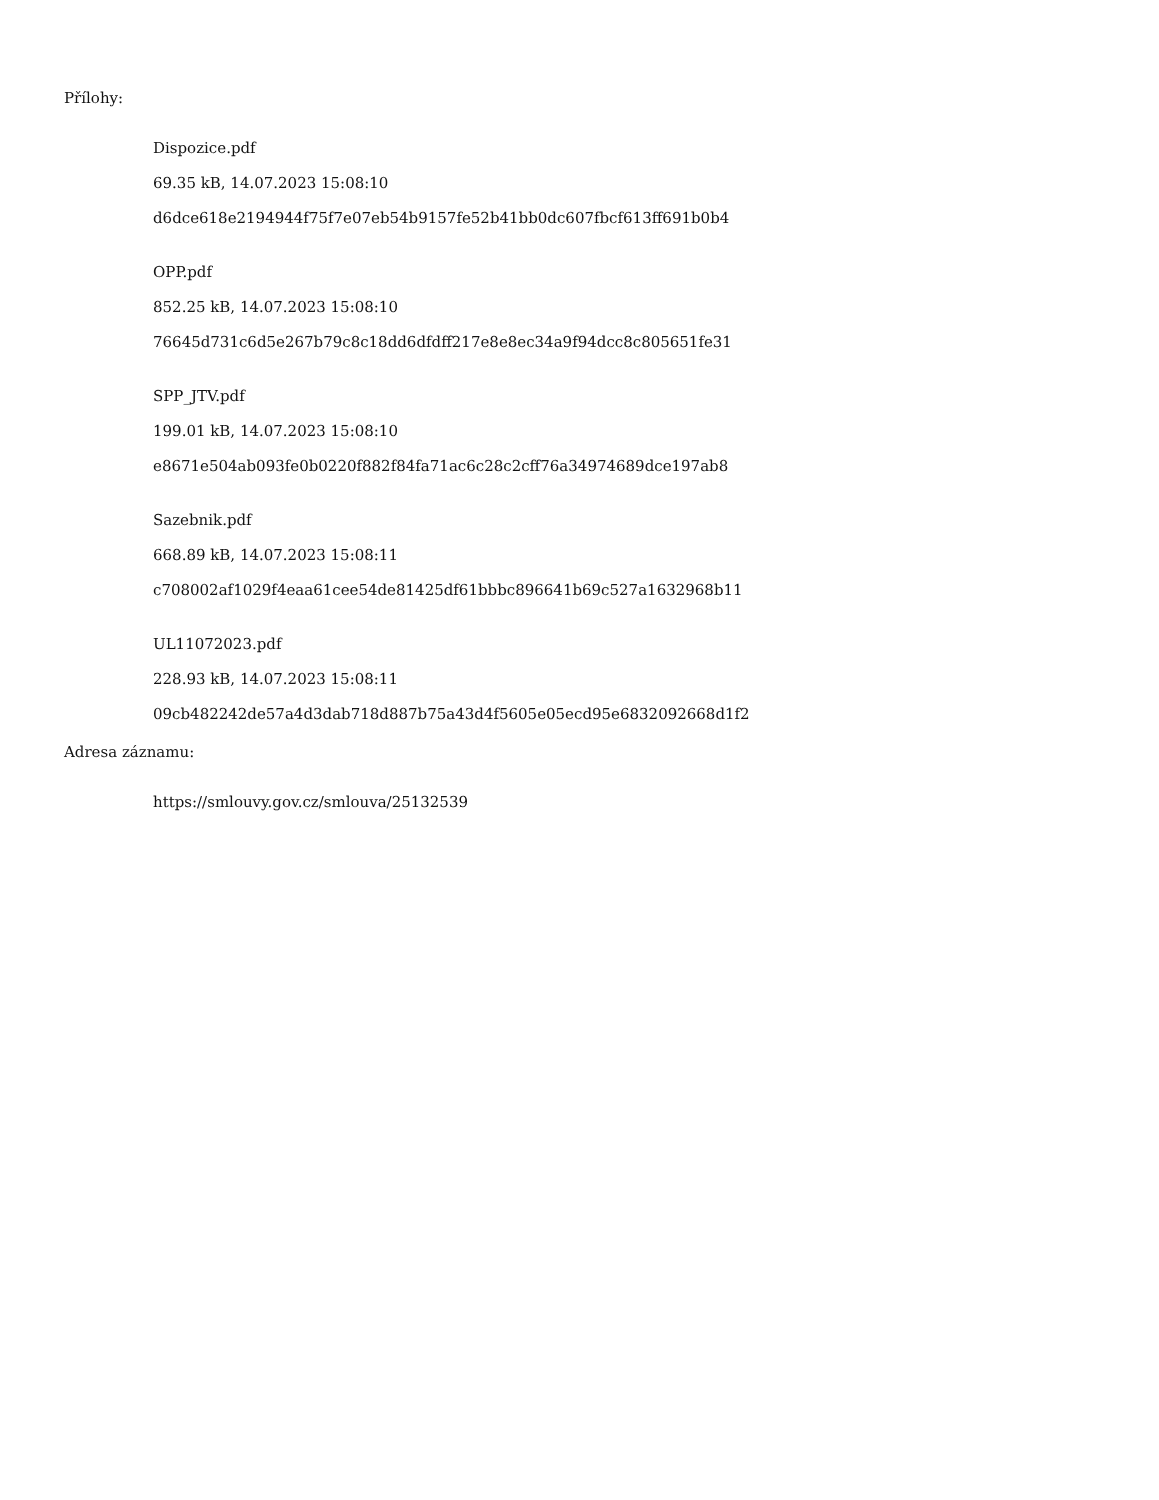Přílohy:
Dispozice.pdf
69.35 kB, 14.07.2023 15:08:10
d6dce618e2194944f75f7e07eb54b9157fe52b41bb0dc607fbcf613ff691b0b4
OPP.pdf
852.25 kB, 14.07.2023 15:08:10
76645d731c6d5e267b79c8c18dd6dfdff217e8e8ec34a9f94dcc8c805651fe31
SPP_JTV.pdf
199.01 kB, 14.07.2023 15:08:10
e8671e504ab093fe0b0220f882f84fa71ac6c28c2cff76a34974689dce197ab8
Sazebnik.pdf
668.89 kB, 14.07.2023 15:08:11
c708002af1029f4eaa61cee54de81425df61bbbc896641b69c527a1632968b11
UL11072023.pdf
228.93 kB, 14.07.2023 15:08:11
09cb482242de57a4d3dab718d887b75a43d4f5605e05ecd95e6832092668d1f2
Adresa záznamu:
https://smlouvy.gov.cz/smlouva/25132539